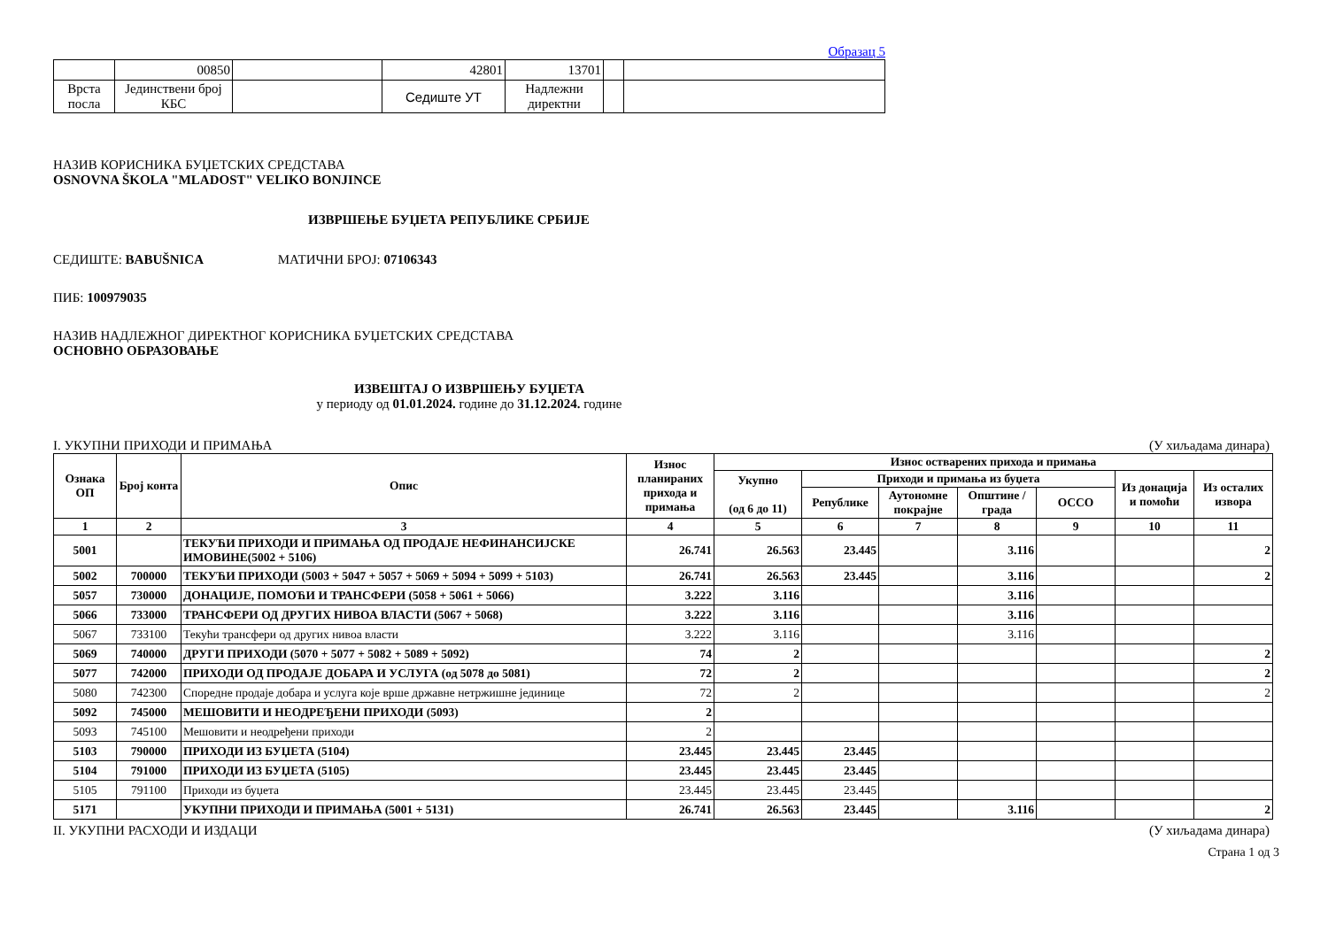Образац 5
| | 00850 | | 42801 | 13701 | | |
| Врста посла | Јединствени број КБС | | Седиште УТ | Надлежни директни | | |
НАЗИВ КОРИСНИКА БУЏЕТСКИХ СРЕДСТАВА
OSNOVNA ŠKOLA "MLADOST" VELIKO BONJINCE
ИЗВРШЕЊЕ БУЏЕТА РЕПУБЛИКЕ СРБИЈЕ
СЕДИШТЕ: BABUŠNICA МАТИЧНИ БРОЈ: 07106343
ПИБ: 100979035
НАЗИВ НАДЛЕЖНОГ ДИРЕКТНОГ КОРИСНИКА БУЏЕТСКИХ СРЕДСТАВА
ОСНОВНО ОБРАЗОВАЊЕ
ИЗВЕШТАЈ О ИЗВРШЕЊУ БУЏЕТА
у периоду од 01.01.2024. године до 31.12.2024. године
I. УКУПНИ ПРИХОДИ И ПРИМАЊА (У хиљадама динара)
| Ознака ОП | Број конта | Опис | Износ планираних прихода и примања | Износ остварених прихода и примања | | | | | | |
| --- | --- | --- | --- | --- | --- | --- | --- | --- | --- | --- |
| | | | | Укупно (од 6 до 11) | Приходи и примања из буџета | | | | Из донација и помоћи | Из осталих извора |
| | | | | | Републике | Аутономне покрајне | Општине / града | ОССО | | |
| 1 | 2 | 3 | 4 | 5 | 6 | 7 | 8 | 9 | 10 | 11 |
| 5001 | | ТЕКУЋИ ПРИХОДИ И ПРИМАЊА ОД ПРОДАЈЕ НЕФИНАНСИЈСКЕ ИМОВИНЕ(5002 + 5106) | 26.741 | 26.563 | 23.445 | | 3.116 | | | 2 |
| 5002 | 700000 | ТЕКУЋИ ПРИХОДИ (5003 + 5047 + 5057 + 5069 + 5094 + 5099 + 5103) | 26.741 | 26.563 | 23.445 | | 3.116 | | | 2 |
| 5057 | 730000 | ДОНАЦИЈЕ, ПОМОЋИ И ТРАНСФЕРИ (5058 + 5061 + 5066) | 3.222 | 3.116 | | | 3.116 | | | |
| 5066 | 733000 | ТРАНСФЕРИ ОД ДРУГИХ НИВОА ВЛАСТИ (5067 + 5068) | 3.222 | 3.116 | | | 3.116 | | | |
| 5067 | 733100 | Текући трансфери од других нивоа власти | 3.222 | 3.116 | | | 3.116 | | | |
| 5069 | 740000 | ДРУГИ ПРИХОДИ (5070 + 5077 + 5082 + 5089 + 5092) | 74 | 2 | | | | | | 2 |
| 5077 | 742000 | ПРИХОДИ ОД ПРОДАЈЕ ДОБАРА И УСЛУГА (од 5078 до 5081) | 72 | 2 | | | | | | 2 |
| 5080 | 742300 | Споредне продаје добара и услуга које врше државне нетржишне јединице | 72 | 2 | | | | | | 2 |
| 5092 | 745000 | МЕШОВИТИ И НЕОДРЕЂЕНИ ПРИХОДИ (5093) | 2 | | | | | | | |
| 5093 | 745100 | Мешовити и неодређени приходи | 2 | | | | | | | |
| 5103 | 790000 | ПРИХОДИ ИЗ БУЏЕТА (5104) | 23.445 | 23.445 | 23.445 | | | | | |
| 5104 | 791000 | ПРИХОДИ ИЗ БУЏЕТА (5105) | 23.445 | 23.445 | 23.445 | | | | | |
| 5105 | 791100 | Приходи из буџета | 23.445 | 23.445 | 23.445 | | | | | |
| 5171 | | УКУПНИ ПРИХОДИ И ПРИМАЊА (5001 + 5131) | 26.741 | 26.563 | 23.445 | | 3.116 | | | 2 |
II. УКУПНИ РАСХОДИ И ИЗДАЦИ (У хиљадама динара)
Страна 1 од 3